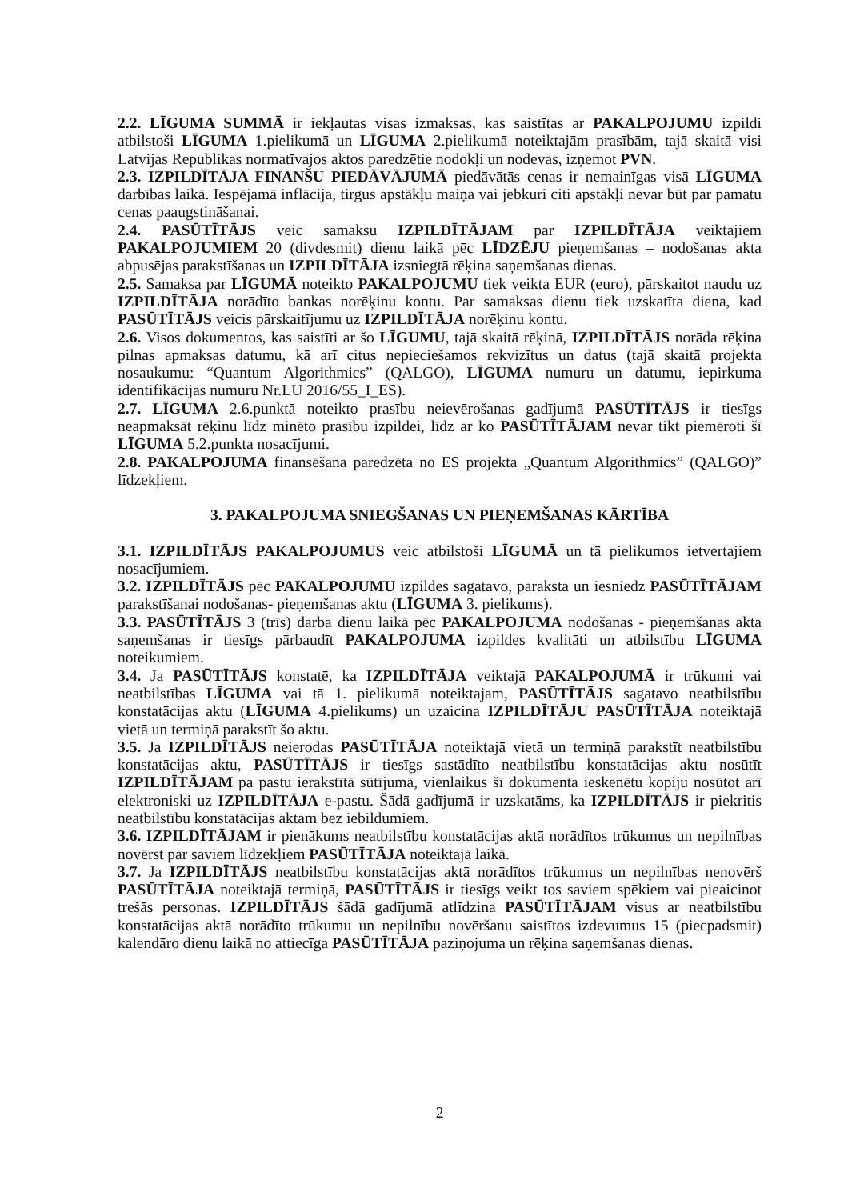2.2. LĪGUMA SUMMĀ ir iekļautas visas izmaksas, kas saistītas ar PAKALPOJUMU izpildi atbilstoši LĪGUMA 1.pielikumā un LĪGUMA 2.pielikumā noteiktajām prasībām, tajā skaitā visi Latvijas Republikas normatīvajos aktos paredzētie nodokļi un nodevas, izņemot PVN.
2.3. IZPILDĪTĀJA FINANŠU PIEDĀVĀJUMĀ piedāvātās cenas ir nemainīgas visā LĪGUMA darbības laikā. Iespējamā inflācija, tirgus apstākļu maiņa vai jebkuri citi apstākļi nevar būt par pamatu cenas paaugstināšanai.
2.4. PASŪTĪTĀJS veic samaksu IZPILDĪTĀJAM par IZPILDĪTĀJA veiktajiem PAKALPOJUMIEM 20 (divdesmit) dienu laikā pēc LĪDZĒJU pieņemšanas – nodošanas akta abpusējas parakstīšanas un IZPILDĪTĀJA izsniegtā rēķina saņemšanas dienas.
2.5. Samaksa par LĪGUMĀ noteikto PAKALPOJUMU tiek veikta EUR (euro), pārskaitot naudu uz IZPILDĪTĀJA norādīto bankas norēķinu kontu. Par samaksas dienu tiek uzskatīta diena, kad PASŪTĪTĀJS veicis pārskaitījumu uz IZPILDĪTĀJA norēķinu kontu.
2.6. Visos dokumentos, kas saistīti ar šo LĪGUMU, tajā skaitā rēķinā, IZPILDĪTĀJS norāda rēķina pilnas apmaksas datumu, kā arī citus nepieciešamos rekvizītus un datus (tajā skaitā projekta nosaukumu: “Quantum Algorithmics” (QALGO), LĪGUMA numuru un datumu, iepirkuma identifikācijas numuru Nr.LU 2016/55_I_ES).
2.7. LĪGUMA 2.6.punktā noteikto prasību neievērošanas gadījumā PASŪTĪTĀJS ir tiesīgs neapmaksāt rēķinu līdz minēto prasību izpildei, līdz ar ko PASŪTĪTĀJAM nevar tikt piemēroti šī LĪGUMA 5.2.punkta nosacījumi.
2.8. PAKALPOJUMA finansēšana paredzēta no ES projekta „Quantum Algorithmics” (QALGO)” līdzekļiem.
3. PAKALPOJUMA SNIEGŠANAS UN PIEŅEMŠANAS KĀRTĪBA
3.1. IZPILDĪTĀJS PAKALPOJUMUS veic atbilstoši LĪGUMĀ un tā pielikumos ietvertajiem nosacījumiem.
3.2. IZPILDĪTĀJS pēc PAKALPOJUMU izpildes sagatavo, paraksta un iesniedz PASŪTĪTĀJAM parakstīšanai nodošanas- pieņemšanas aktu (LĪGUMA 3. pielikums).
3.3. PASŪTĪTĀJS 3 (trīs) darba dienu laikā pēc PAKALPOJUMA nodošanas - pieņemšanas akta saņemšanas ir tiesīgs pārbaudīt PAKALPOJUMA izpildes kvalitāti un atbilstību LĪGUMA noteikumiem.
3.4. Ja PASŪTĪTĀJS konstatē, ka IZPILDĪTĀJA veiktajā PAKALPOJUMĀ ir trūkumi vai neatbilstības LĪGUMA vai tā 1. pielikumā noteiktajam, PASŪTĪTĀJS sagatavo neatbilstību konstatācijas aktu (LĪGUMA 4.pielikums) un uzaicina IZPILDĪTĀJU PASŪTĪTĀJA noteiktajā vietā un termiņā parakstīt šo aktu.
3.5. Ja IZPILDĪTĀJS neierodas PASŪTĪTĀJA noteiktajā vietā un termiņā parakstīt neatbilstību konstatācijas aktu, PASŪTĪTĀJS ir tiesīgs sastādīto neatbilstību konstatācijas aktu nosūtīt IZPILDĪTĀJAM pa pastu ierakstītā sūtījumā, vienlaikus šī dokumenta ieskenētu kopiju nosūtot arī elektroniski uz IZPILDĪTĀJA e-pastu. Šādā gadījumā ir uzskatāms, ka IZPILDĪTĀJS ir piekritis neatbilstību konstatācijas aktam bez iebildumiem.
3.6. IZPILDĪTĀJAM ir pienākums neatbilstību konstatācijas aktā norādītos trūkumus un nepilnības novērst par saviem līdzekļiem PASŪTĪTĀJA noteiktajā laikā.
3.7. Ja IZPILDĪTĀJS neatbilstību konstatācijas aktā norādītos trūkumus un nepilnības nenovērš PASŪTĪTĀJA noteiktajā termiņā, PASŪTĪTĀJS ir tiesīgs veikt tos saviem spēkiem vai pieaicinot trešās personas. IZPILDĪTĀJS šādā gadījumā atlīdzina PASŪTĪTĀJAM visus ar neatbilstību konstatācijas aktā norādīto trūkumu un nepilnību novēršanu saistītos izdevumus 15 (piecpadsmit) kalendāro dienu laikā no attiecīga PASŪTĪTĀJA paziņojuma un rēķina saņemšanas dienas.
2